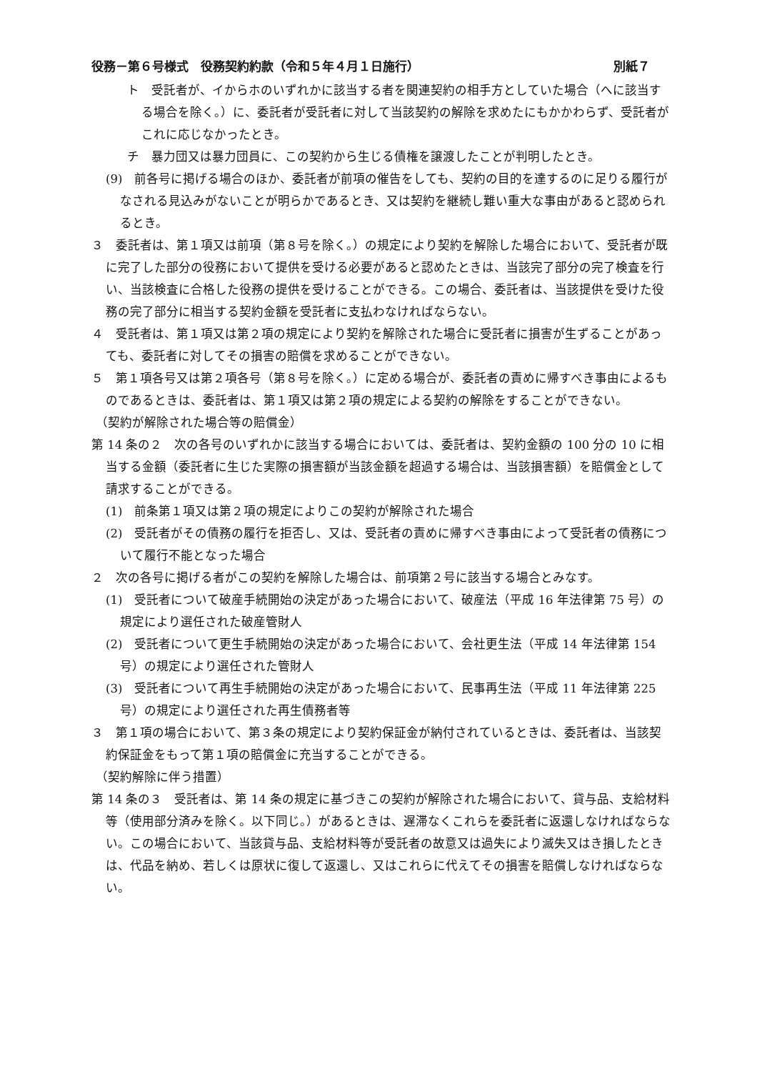役務－第６号様式　役務契約約款（令和５年４月１日施行） 別紙７
ト　受託者が、イからホのいずれかに該当する者を関連契約の相手方としていた場合（へに該当する場合を除く。）に、委託者が受託者に対して当該契約の解除を求めたにもかかわらず、受託者がこれに応じなかったとき。
チ　暴力団又は暴力団員に、この契約から生じる債権を譲渡したことが判明したとき。
(9)　前各号に掲げる場合のほか、委託者が前項の催告をしても、契約の目的を達するのに足りる履行がなされる見込みがないことが明らかであるとき、又は契約を継続し難い重大な事由があると認められるとき。
３　委託者は、第１項又は前項（第８号を除く。）の規定により契約を解除した場合において、受託者が既に完了した部分の役務において提供を受ける必要があると認めたときは、当該完了部分の完了検査を行い、当該検査に合格した役務の提供を受けることができる。この場合、委託者は、当該提供を受けた役務の完了部分に相当する契約金額を受託者に支払わなければならない。
４　受託者は、第１項又は第２項の規定により契約を解除された場合に受託者に損害が生ずることがあっても、委託者に対してその損害の賠償を求めることができない。
５　第１項各号又は第２項各号（第８号を除く。）に定める場合が、委託者の責めに帰すべき事由によるものであるときは、委託者は、第１項又は第２項の規定による契約の解除をすることができない。
（契約が解除された場合等の賠償金）
第 14 条の２　次の各号のいずれかに該当する場合においては、委託者は、契約金額の 100 分の 10 に相当する金額（委託者に生じた実際の損害額が当該金額を超過する場合は、当該損害額）を賠償金として請求することができる。
(1)　前条第１項又は第２項の規定によりこの契約が解除された場合
(2)　受託者がその債務の履行を拒否し、又は、受託者の責めに帰すべき事由によって受託者の債務について履行不能となった場合
２　次の各号に掲げる者がこの契約を解除した場合は、前項第２号に該当する場合とみなす。
(1)　受託者について破産手続開始の決定があった場合において、破産法（平成 16 年法律第 75 号）の規定により選任された破産管財人
(2)　受託者について更生手続開始の決定があった場合において、会社更生法（平成 14 年法律第 154 号）の規定により選任された管財人
(3)　受託者について再生手続開始の決定があった場合において、民事再生法（平成 11 年法律第 225 号）の規定により選任された再生債務者等
３　第１項の場合において、第３条の規定により契約保証金が納付されているときは、委託者は、当該契約保証金をもって第１項の賠償金に充当することができる。
（契約解除に伴う措置）
第 14 条の３　受託者は、第 14 条の規定に基づきこの契約が解除された場合において、貸与品、支給材料等（使用部分済みを除く。以下同じ。）があるときは、遅滞なくこれらを委託者に返還しなければならない。この場合において、当該貸与品、支給材料等が受託者の故意又は過失により滅失又はき損したときは、代品を納め、若しくは原状に復して返還し、又はこれらに代えてその損害を賠償しなければならない。